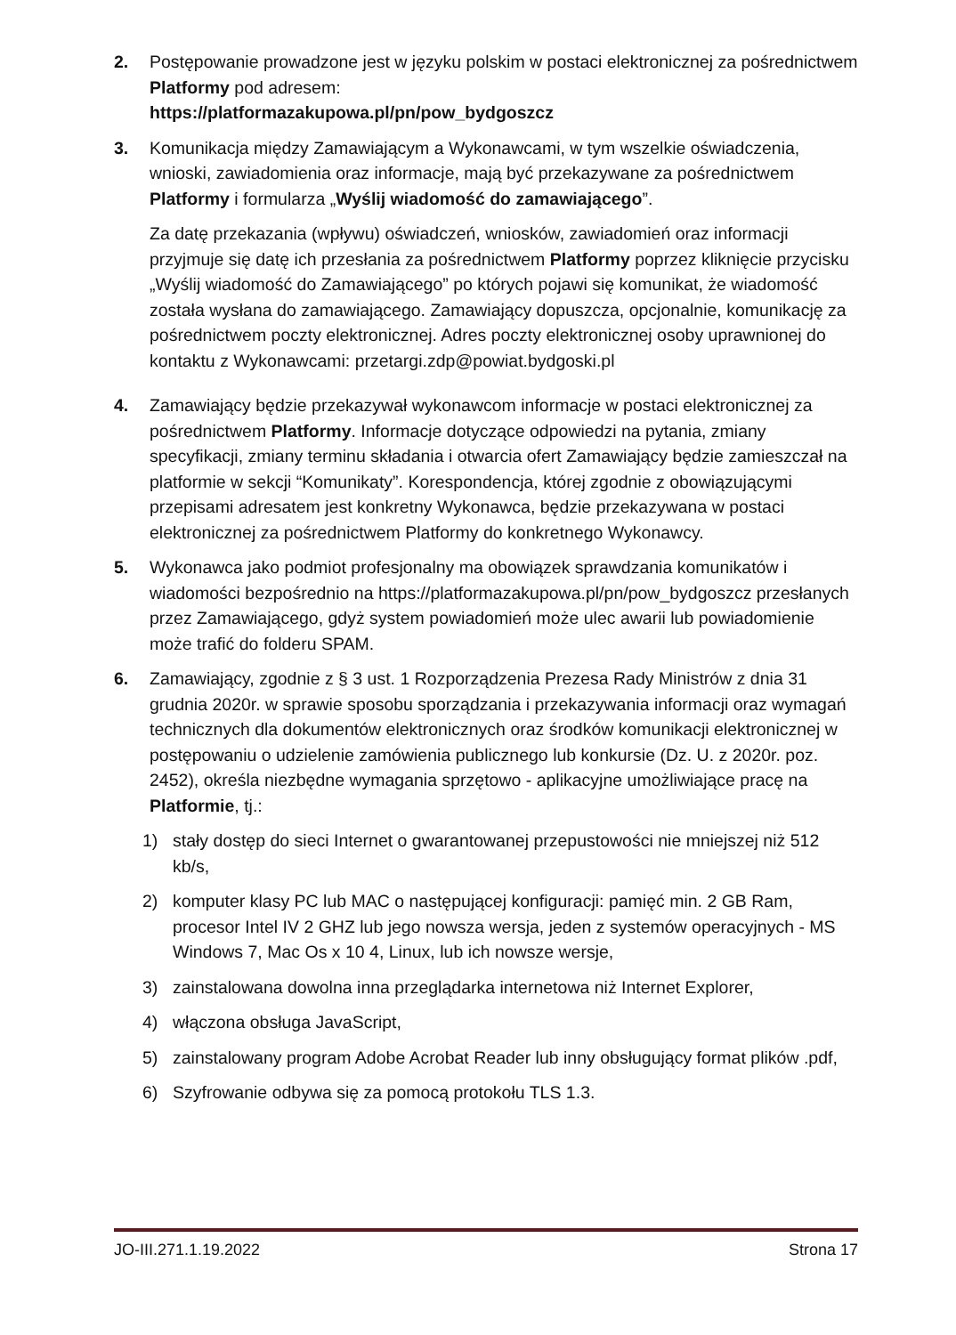2. Postępowanie prowadzone jest w języku polskim w postaci elektronicznej za pośrednictwem Platformy pod adresem:
https://platformazakupowa.pl/pn/pow_bydgoszcz
3. Komunikacja między Zamawiającym a Wykonawcami, w tym wszelkie oświadczenia, wnioski, zawiadomienia oraz informacje, mają być przekazywane za pośrednictwem Platformy i formularza „Wyślij wiadomość do zamawiającego”.
Za datę przekazania (wpływu) oświadczeń, wniosków, zawiadomień oraz informacji przyjmuje się datę ich przesłania za pośrednictwem Platformy poprzez kliknięcie przycisku „Wyślij wiadomość do Zamawiającego” po których pojawi się komunikat, że wiadomość została wysłana do zamawiającego. Zamawiający dopuszcza, opcjonalnie, komunikację za pośrednictwem poczty elektronicznej. Adres poczty elektronicznej osoby uprawnionej do kontaktu z Wykonawcami: przetargi.zdp@powiat.bydgoski.pl
4. Zamawiający będzie przekazywał wykonawcom informacje w postaci elektronicznej za pośrednictwem Platformy. Informacje dotyczące odpowiedzi na pytania, zmiany specyfikacji, zmiany terminu składania i otwarcia ofert Zamawiający będzie zamieszczał na platformie w sekcji “Komunikaty”. Korespondencja, której zgodnie z obowiązującymi przepisami adresatem jest konkretny Wykonawca, będzie przekazywana w postaci elektronicznej za pośrednictwem Platformy do konkretnego Wykonawcy.
5. Wykonawca jako podmiot profesjonalny ma obowiązek sprawdzania komunikatów i wiadomości bezpośrednio na https://platformazakupowa.pl/pn/pow_bydgoszcz przesłanych przez Zamawiającego, gdyż system powiadomień może ulec awarii lub powiadomienie może trafić do folderu SPAM.
6. Zamawiający, zgodnie z § 3 ust. 1 Rozporządzenia Prezesa Rady Ministrów z dnia 31 grudnia 2020r. w sprawie sposobu sporządzania i przekazywania informacji oraz wymagań technicznych dla dokumentów elektronicznych oraz środków komunikacji elektronicznej w postępowaniu o udzielenie zamówienia publicznego lub konkursie (Dz. U. z 2020r. poz. 2452), określa niezbędne wymagania sprzętowo - aplikacyjne umożliwiające pracę na Platformie, tj.:
1) stały dostęp do sieci Internet o gwarantowanej przepustowości nie mniejszej niż 512 kb/s,
2) komputer klasy PC lub MAC o następującej konfiguracji: pamięć min. 2 GB Ram, procesor Intel IV 2 GHZ lub jego nowsza wersja, jeden z systemów operacyjnych - MS Windows 7, Mac Os x 10 4, Linux, lub ich nowsze wersje,
3) zainstalowana dowolna inna przeglądarka internetowa niż Internet Explorer,
4) włączona obsługa JavaScript,
5) zainstalowany program Adobe Acrobat Reader lub inny obsługujący format plików .pdf,
6) Szyfrowanie odbywa się za pomocą protokołu TLS 1.3.
JO-III.271.1.19.2022 Strona 17